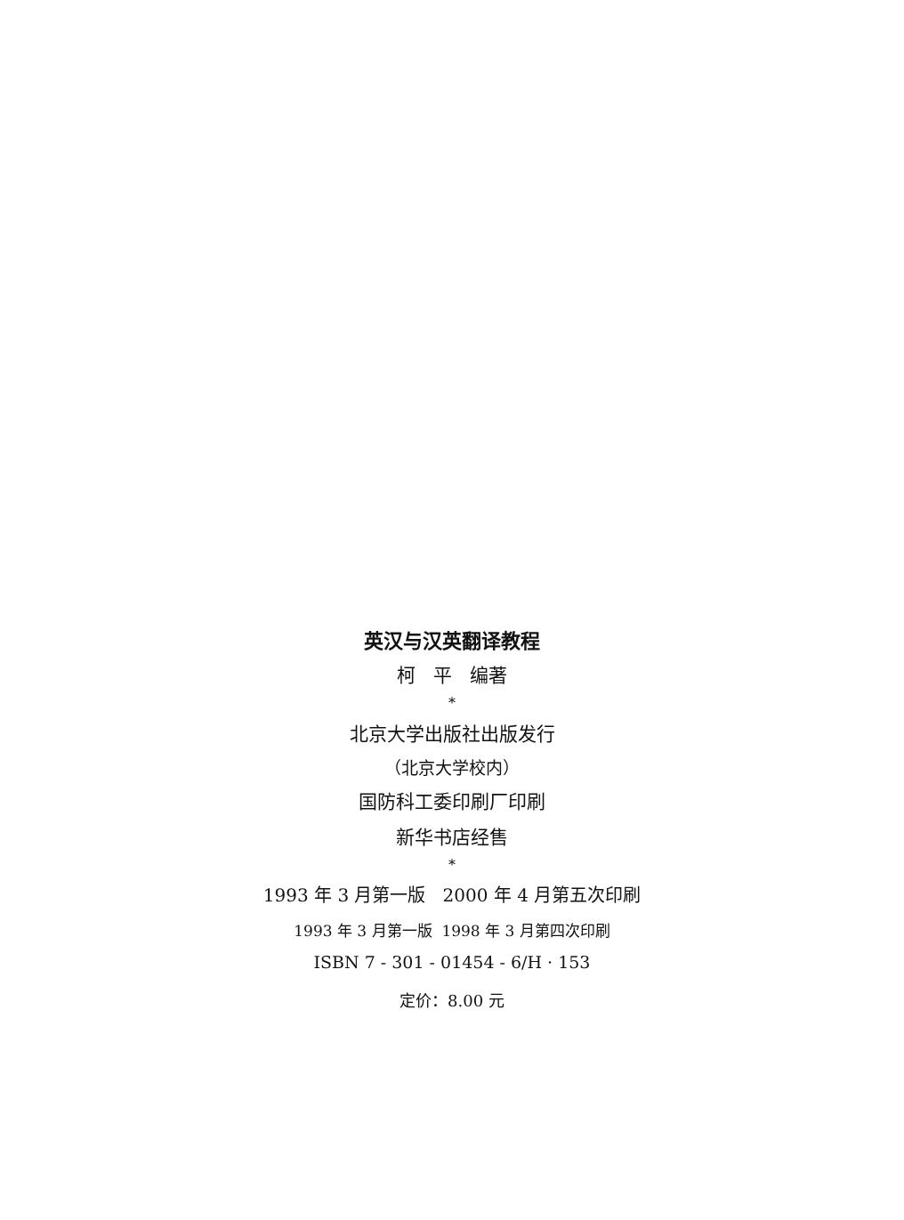英汉与汉英翻译教程
柯 平 编著
*
北京大学出版社出版发行
（北京大学校内）
国防科工委印刷厂印刷
新华书店经售
*
1993 年 3 月第一版 2000 年 4 月第五次印刷
1993 年 3 月第一版 1998 年 3 月第四次印刷
ISBN 7 - 301 - 01454 - 6/H · 153
定价：8.00 元